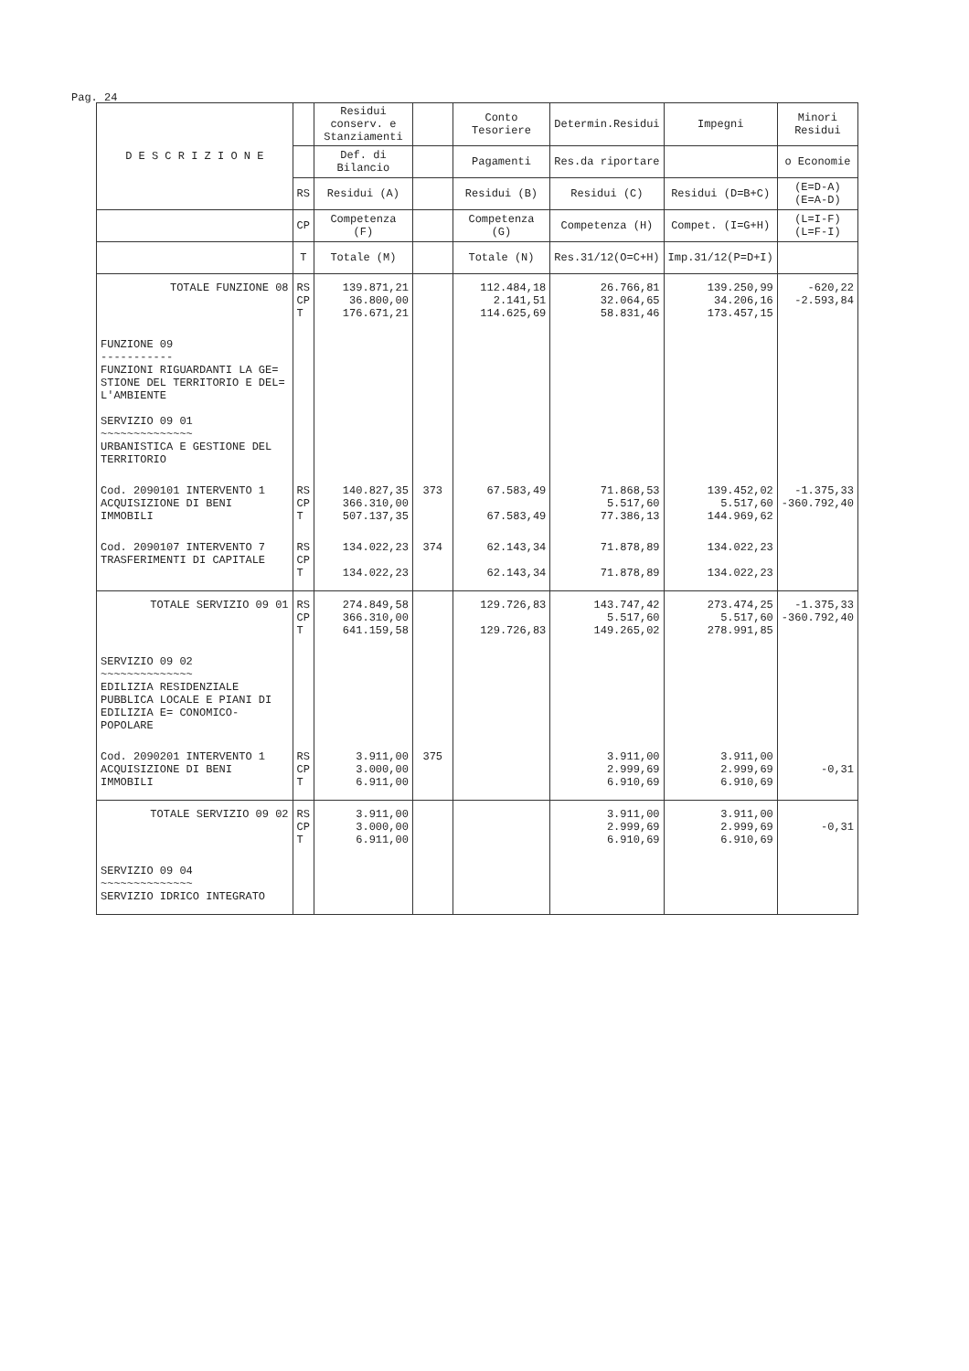Pag. 24
| D E S C R I Z I O N E | | Residui conserv. e Stanziamenti | | Conto Tesoriere | Determin.Residui | Impegni | Minori Residui |
| --- | --- | --- | --- | --- | --- | --- | --- |
| | | Def. di Bilancio | | Pagamenti | Res.da riportare | | o Economie |
| | RS | Residui (A) | | Residui (B) | Residui (C) | Residui (D=B+C) | (E=D-A) (E=A-D) |
| | CP | Competenza (F) | | Competenza (G) | Competenza (H) | Compet. (I=G+H) | (L=I-F) (L=F-I) |
| | T | Totale (M) | | Totale (N) | Res.31/12(O=C+H) | Imp.31/12(P=D+I) | |
| TOTALE FUNZIONE 08 | RS CP T | 139.871,21 36.800,00 176.671,21 | | 112.484,18 2.141,51 114.625,69 | 26.766,81 32.064,65 58.831,46 | 139.250,99 34.206,16 173.457,15 | -620,22 -2.593,84 |
| FUNZIONE 09 ----------- FUNZIONI RIGUARDANTI LA GE= STIONE DEL TERRITORIO E DEL= L'AMBIENTE SERVIZIO 09 01 ~~~~~~~~~~~~~~ URBANISTICA E GESTIONE DEL TERRITORIO | | | | | | | |
| Cod. 2090101 INTERVENTO 1 ACQUISIZIONE DI BENI IMMOBILI | RS CP T | 140.827,35 366.310,00 507.137,35 | 373 | 67.583,49 67.583,49 | 71.868,53 5.517,60 77.386,13 | 139.452,02 5.517,60 144.969,62 | -1.375,33 -360.792,40 |
| Cod. 2090107 INTERVENTO 7 TRASFERIMENTI DI CAPITALE | RS CP T | 134.022,23 134.022,23 | 374 | 62.143,34 62.143,34 | 71.878,89 71.878,89 | 134.022,23 134.022,23 | |
| TOTALE SERVIZIO 09 01 | RS CP T | 274.849,58 366.310,00 641.159,58 | | 129.726,83 129.726,83 | 143.747,42 5.517,60 149.265,02 | 273.474,25 5.517,60 278.991,85 | -1.375,33 -360.792,40 |
| SERVIZIO 09 02 ~~~~~~~~~~~~~~ EDILIZIA RESIDENZIALE PUBBLICA LOCALE E PIANI DI EDILIZIA E= CONOMICO-POPOLARE | | | | | | | |
| Cod. 2090201 INTERVENTO 1 ACQUISIZIONE DI BENI IMMOBILI | RS CP T | 3.911,00 3.000,00 6.911,00 | 375 | | 3.911,00 2.999,69 6.910,69 | 3.911,00 2.999,69 6.910,69 | -0,31 |
| TOTALE SERVIZIO 09 02 | RS CP T | 3.911,00 3.000,00 6.911,00 | | | 3.911,00 2.999,69 6.910,69 | 3.911,00 2.999,69 6.910,69 | -0,31 |
| SERVIZIO 09 04 ~~~~~~~~~~~~~~ SERVIZIO IDRICO INTEGRATO | | | | | | | |